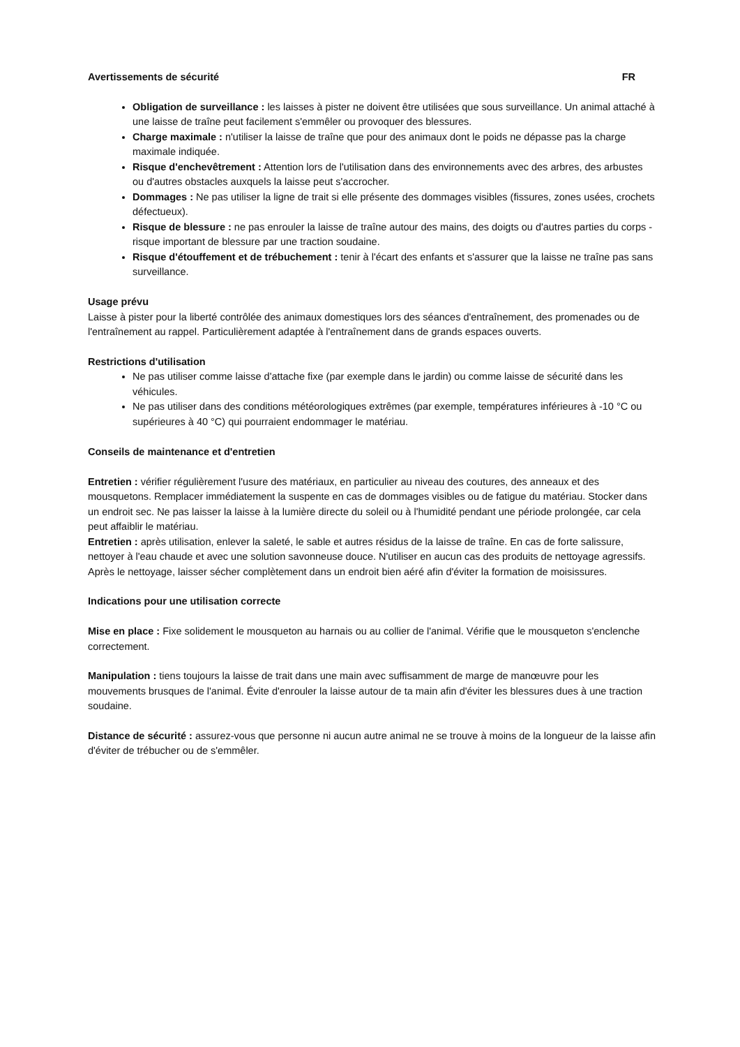Avertissements de sécurité FR
Obligation de surveillance : les laisses à pister ne doivent être utilisées que sous surveillance. Un animal attaché à une laisse de traîne peut facilement s'emmêler ou provoquer des blessures.
Charge maximale : n'utiliser la laisse de traîne que pour des animaux dont le poids ne dépasse pas la charge maximale indiquée.
Risque d'enchevêtrement : Attention lors de l'utilisation dans des environnements avec des arbres, des arbustes ou d'autres obstacles auxquels la laisse peut s'accrocher.
Dommages : Ne pas utiliser la ligne de trait si elle présente des dommages visibles (fissures, zones usées, crochets défectueux).
Risque de blessure : ne pas enrouler la laisse de traîne autour des mains, des doigts ou d'autres parties du corps - risque important de blessure par une traction soudaine.
Risque d'étouffement et de trébuchement : tenir à l'écart des enfants et s'assurer que la laisse ne traîne pas sans surveillance.
Usage prévu
Laisse à pister pour la liberté contrôlée des animaux domestiques lors des séances d'entraînement, des promenades ou de l'entraînement au rappel. Particulièrement adaptée à l'entraînement dans de grands espaces ouverts.
Restrictions d'utilisation
Ne pas utiliser comme laisse d'attache fixe (par exemple dans le jardin) ou comme laisse de sécurité dans les véhicules.
Ne pas utiliser dans des conditions météorologiques extrêmes (par exemple, températures inférieures à -10 °C ou supérieures à 40 °C) qui pourraient endommager le matériau.
Conseils de maintenance et d'entretien
Entretien : vérifier régulièrement l'usure des matériaux, en particulier au niveau des coutures, des anneaux et des mousquetons. Remplacer immédiatement la suspente en cas de dommages visibles ou de fatigue du matériau. Stocker dans un endroit sec. Ne pas laisser la laisse à la lumière directe du soleil ou à l'humidité pendant une période prolongée, car cela peut affaiblir le matériau.
Entretien : après utilisation, enlever la saleté, le sable et autres résidus de la laisse de traîne. En cas de forte salissure, nettoyer à l'eau chaude et avec une solution savonneuse douce. N'utiliser en aucun cas des produits de nettoyage agressifs. Après le nettoyage, laisser sécher complètement dans un endroit bien aéré afin d'éviter la formation de moisissures.
Indications pour une utilisation correcte
Mise en place : Fixe solidement le mousqueton au harnais ou au collier de l'animal. Vérifie que le mousqueton s'enclenche correctement.
Manipulation : tiens toujours la laisse de trait dans une main avec suffisamment de marge de manœuvre pour les mouvements brusques de l'animal. Évite d'enrouler la laisse autour de ta main afin d'éviter les blessures dues à une traction soudaine.
Distance de sécurité : assurez-vous que personne ni aucun autre animal ne se trouve à moins de la longueur de la laisse afin d'éviter de trébucher ou de s'emmêler.